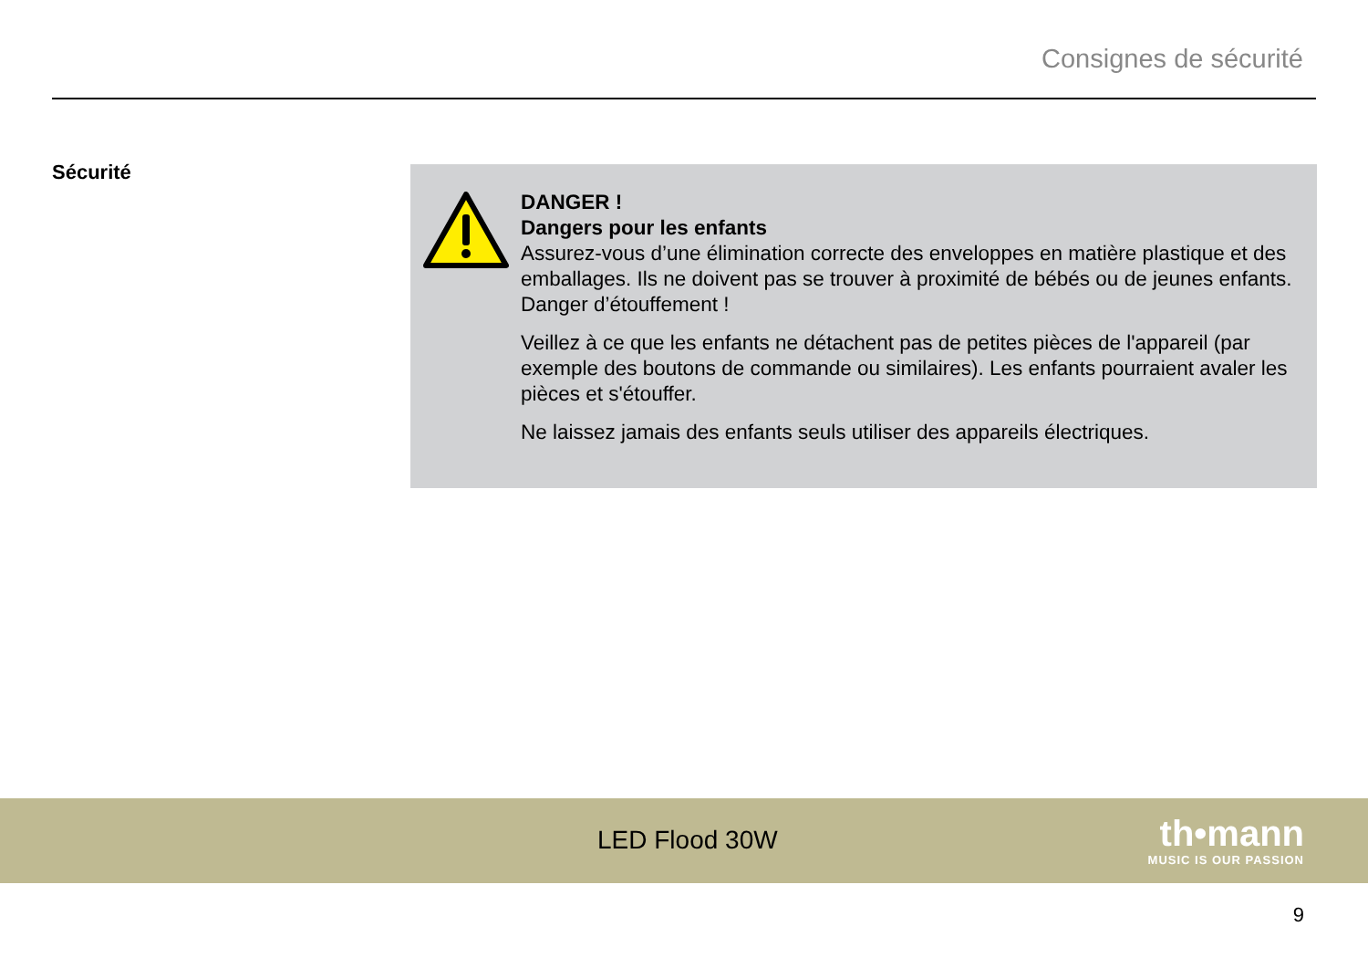Consignes de sécurité
Sécurité
DANGER !
Dangers pour les enfants
Assurez-vous d’une élimination correcte des enveloppes en matière plastique et des emballages. Ils ne doivent pas se trouver à proximité de bébés ou de jeunes enfants. Danger d’étouffement !
Veillez à ce que les enfants ne détachent pas de petites pièces de l'appareil (par exemple des boutons de commande ou similaires). Les enfants pourraient avaler les pièces et s'étouffer.
Ne laissez jamais des enfants seuls utiliser des appareils électriques.
LED Flood 30W
th•mann
MUSIC IS OUR PASSION
9